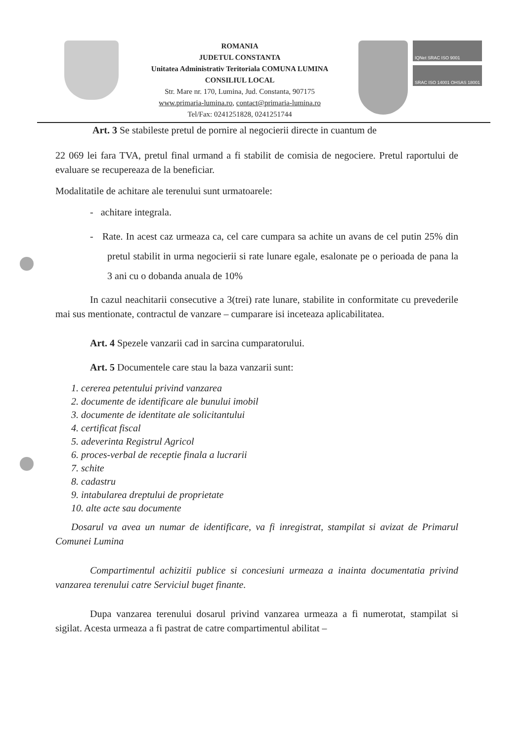ROMANIA
JUDETUL CONSTANTA
Unitatea Administrativ Teritoriala COMUNA LUMINA
CONSILIUL LOCAL
Str. Mare nr. 170, Lumina, Jud. Constanta, 907175
www.primaria-lumina.ro, contact@primaria-lumina.ro
Tel/Fax: 0241251828, 0241251744
IQNet SRAC ISO 9001
SRAC ISO 14001 OHSAS 18001
Art. 3 Se stabileste pretul de pornire al negocierii directe in cuantum de
22 069 lei fara TVA, pretul final urmand a fi stabilit de comisia de negociere. Pretul raportului de evaluare se recupereaza de la beneficiar.
Modalitatile de achitare ale terenului sunt urmatoarele:
- achitare integrala.
- Rate. In acest caz urmeaza ca, cel care cumpara sa achite un avans de cel putin 25% din pretul stabilit in urma negocierii si rate lunare egale, esalonate pe o perioada de pana la 3 ani cu o dobanda anuala de 10%
In cazul neachitarii consecutive a 3(trei) rate lunare, stabilite in conformitate cu prevederile mai sus mentionate, contractul de vanzare – cumparare isi inceteaza aplicabilitatea.
Art. 4 Spezele vanzarii cad in sarcina cumparatorului.
Art. 5 Documentele care stau la baza vanzarii sunt:
1. cererea petentului privind vanzarea
2. documente de identificare ale bunului imobil
3. documente de identitate ale solicitantului
4. certificat fiscal
5. adeverinta Registrul Agricol
6. proces-verbal de receptie finala a lucrarii
7. schite
8. cadastru
9. intabularea dreptului de proprietate
10. alte acte sau documente
Dosarul va avea un numar de identificare, va fi inregistrat, stampilat si avizat de Primarul Comunei Lumina
Compartimentul achizitii publice si concesiuni urmeaza a inainta documentatia privind vanzarea terenului catre Serviciul buget finante.
Dupa vanzarea terenului dosarul privind vanzarea urmeaza a fi numerotat, stampilat si sigilat. Acesta urmeaza a fi pastrat de catre compartimentul abilitat –